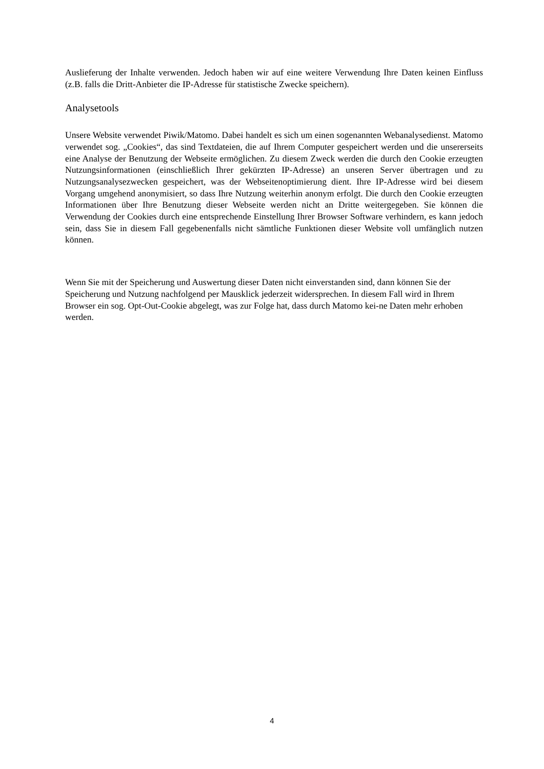Auslieferung der Inhalte verwenden. Jedoch haben wir auf eine weitere Verwendung Ihre Daten keinen Einfluss (z.B. falls die Dritt-Anbieter die IP-Adresse für statistische Zwecke speichern).
Analysetools
Unsere Website verwendet Piwik/Matomo. Dabei handelt es sich um einen sogenannten Webanalysedienst. Matomo verwendet sog. „Cookies“, das sind Textdateien, die auf Ihrem Computer gespeichert werden und die unsererseits eine Analyse der Benutzung der Webseite ermöglichen. Zu diesem Zweck werden die durch den Cookie erzeugten Nutzungsinformationen (einschließlich Ihrer gekürzten IP-Adresse) an unseren Server übertragen und zu Nutzungsanalysezwecken gespeichert, was der Webseitenoptimierung dient. Ihre IP-Adresse wird bei diesem Vorgang umgehend anonymisiert, so dass Ihre Nutzung weiterhin anonym erfolgt. Die durch den Cookie erzeugten Informationen über Ihre Benutzung dieser Webseite werden nicht an Dritte weitergegeben. Sie können die Verwendung der Cookies durch eine entsprechende Einstellung Ihrer Browser Software verhindern, es kann jedoch sein, dass Sie in diesem Fall gegebenenfalls nicht sämtliche Funktionen dieser Website voll umfänglich nutzen können.
Wenn Sie mit der Speicherung und Auswertung dieser Daten nicht einverstanden sind, dann können Sie der Speicherung und Nutzung nachfolgend per Mausklick jederzeit widersprechen. In diesem Fall wird in Ihrem Browser ein sog. Opt-Out-Cookie abgelegt, was zur Folge hat, dass durch Matomo kei-ne Daten mehr erhoben werden.
4